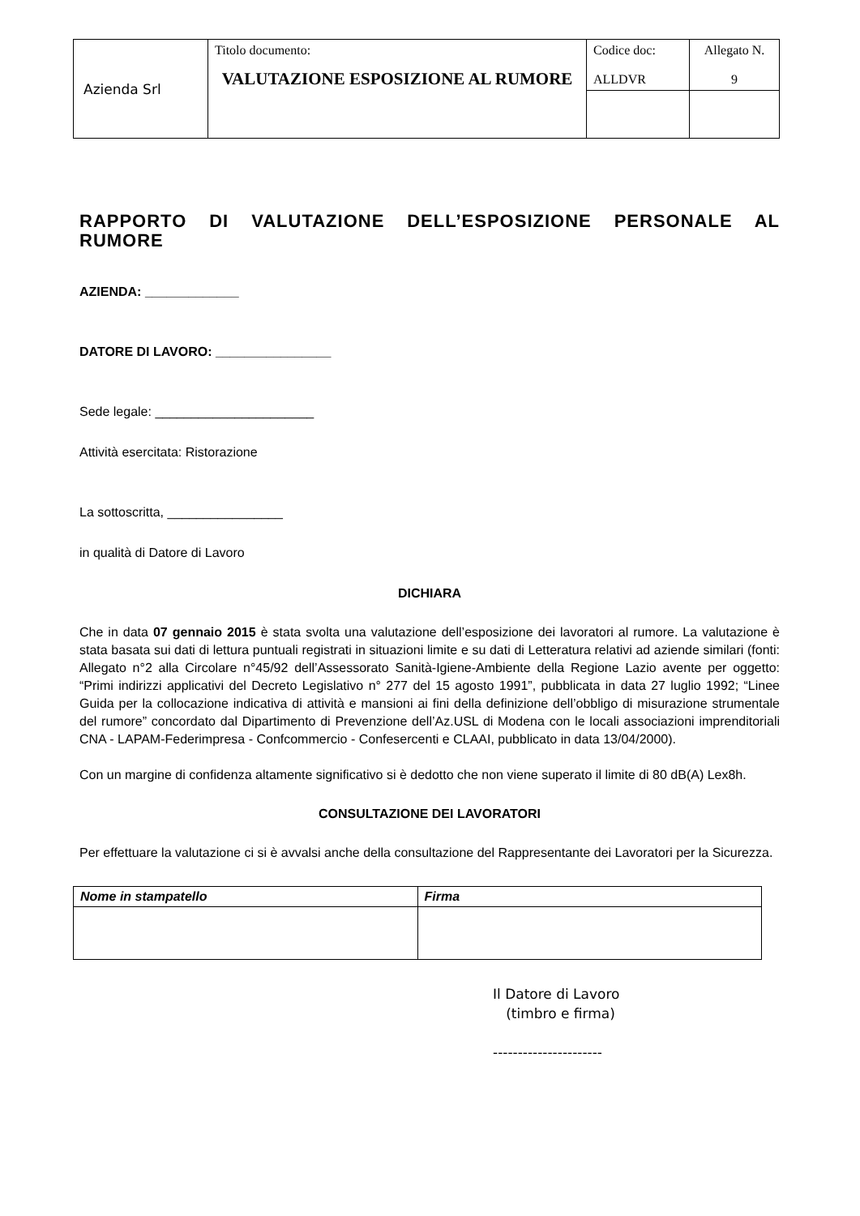| Azienda Srl | Titolo documento: VALUTAZIONE ESPOSIZIONE AL RUMORE | Codice doc: ALLDVR | Allegato N. 9 |
RAPPORTO DI VALUTAZIONE DELL’ESPOSIZIONE PERSONALE AL RUMORE
AZIENDA: _____________
DATORE DI LAVORO: ________________
Sede legale: ______________________
Attività esercitata: Ristorazione
La sottoscritta, ________________
in qualità di Datore di Lavoro
DICHIARA
Che in data 07 gennaio 2015 è stata svolta una valutazione dell’esposizione dei lavoratori al rumore. La valutazione è stata basata sui dati di lettura puntuali registrati in situazioni limite e su dati di Letteratura relativi ad aziende similari (fonti: Allegato n°2 alla Circolare n°45/92 dell’Assessorato Sanità-Igiene-Ambiente della Regione Lazio avente per oggetto: “Primi indirizzi applicativi del Decreto Legislativo n° 277 del 15 agosto 1991”, pubblicata in data 27 luglio 1992; “Linee Guida per la collocazione indicativa di attività e mansioni ai fini della definizione dell’obbligo di misurazione strumentale del rumore” concordato dal Dipartimento di Prevenzione dell’Az.USL di Modena con le locali associazioni imprenditoriali CNA - LAPAM-Federimpresa - Confcommercio - Confesercenti e CLAAI, pubblicato in data 13/04/2000).
Con un margine di confidenza altamente significativo si è dedotto che non viene superato il limite di 80 dB(A) Lex8h.
CONSULTAZIONE DEI LAVORATORI
Per effettuare la valutazione ci si è avvalsi anche della consultazione del Rappresentante dei Lavoratori per la Sicurezza.
| Nome in stampatello | Firma |
| --- | --- |
Il Datore di Lavoro
(timbro e firma)
----------------------